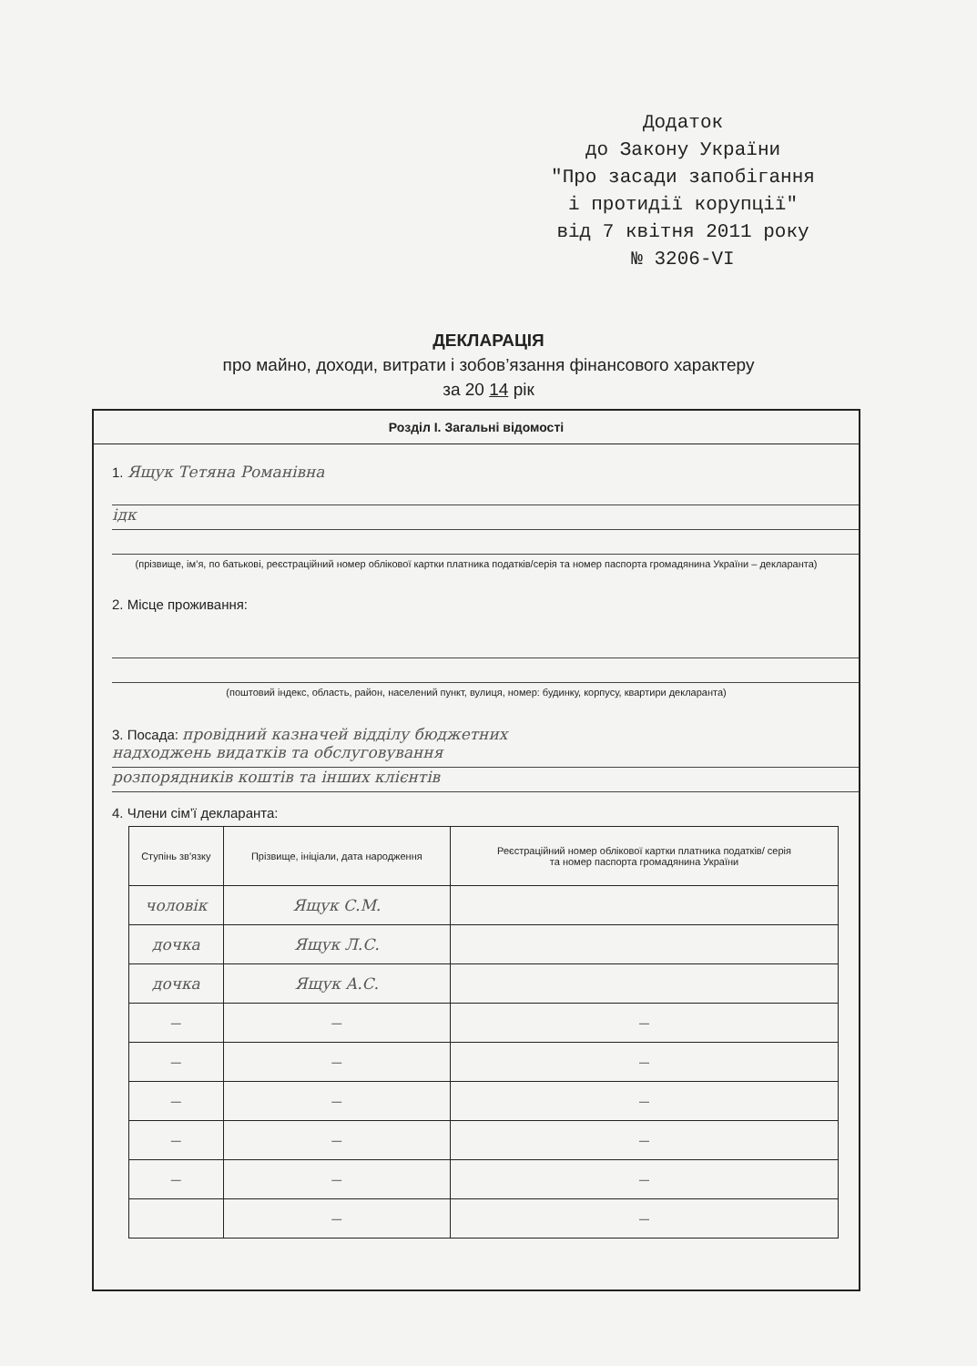Додаток
до Закону України
"Про засади запобігання
і протидії корупції"
від 7 квітня 2011 року
№ 3206-VI
ДЕКЛАРАЦІЯ
про майно, доходи, витрати і зобов’язання фінансового характеру
за 20 14 рік
Розділ І. Загальні відомості
1. Ящук Тетяна Романівна
ідк
(прізвище, ім’я, по батькові, реєстраційний номер облікової картки платника податків/серія та номер паспорта громадянина України – декларанта)
2. Місце проживання:
(поштовий індекс, область, район, населений пункт, вулиця, номер: будинку, корпусу, квартири декларанта)
3. Посада: провідний казначей відділу бюджетних
надходжень видатків та обслуговування
розпорядників коштів та інших клієнтів
4. Члени сім’ї декларанта:
| Ступінь зв'язку | Прізвище, ініціали, дата народження | Реєстраційний номер облікової картки платника податків/ серія та номер паспорта громадянина України |
| --- | --- | --- |
| чоловік | Ящук С.М. | |
| дочка | Ящук Л.С. | |
| дочка | Ящук А.С. | |
| — | — | — |
| — | — | — |
| — | — | — |
| — | — | — |
| — | — | — |
| | — | — |